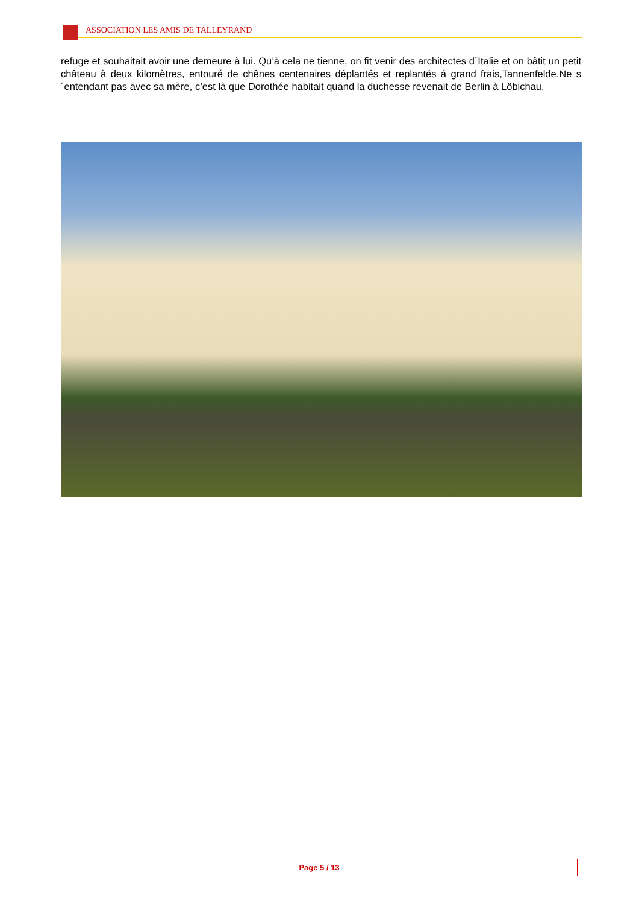ASSOCIATION LES AMIS DE TALLEYRAND
refuge et souhaitait avoir une demeure à lui. Qu’à cela ne tienne, on fit venir des architectes d´Italie et on bâtit un petit château à deux kilomètres, entouré de chênes centenaires déplantés et replantés á grand frais,Tannenfelde.Ne s´entendant pas avec sa mère, c’est là que Dorothée habitait quand la duchesse revenait de Berlin à Löbichau.
Page 5 / 13